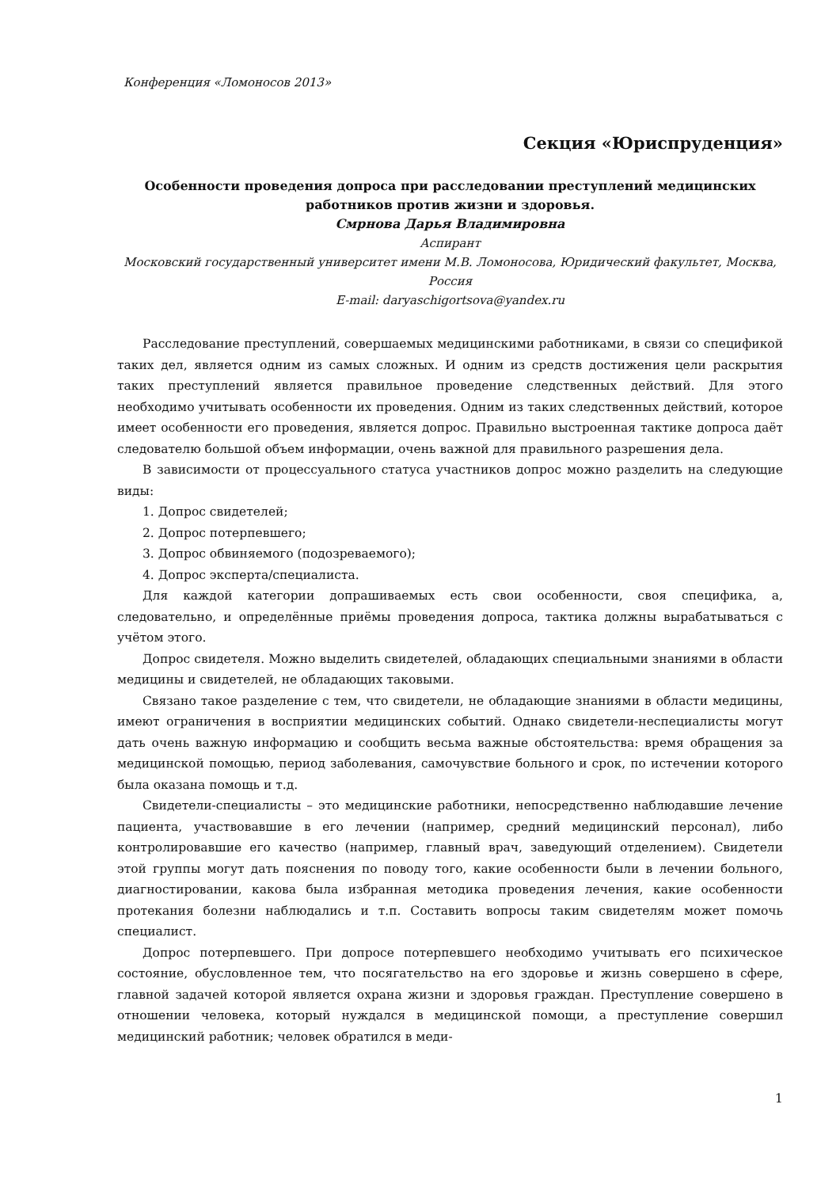Конференция «Ломоносов 2013»
Секция «Юриспруденция»
Особенности проведения допроса при расследовании преступлений медицинских работников против жизни и здоровья.
Смрнова Дарья Владимировна
Аспирант
Московский государственный университет имени М.В. Ломоносова, Юридический факультет, Москва, Россия
E-mail: daryaschigortsova@yandex.ru
Расследование преступлений, совершаемых медицинскими работниками, в связи со спецификой таких дел, является одним из самых сложных. И одним из средств достижения цели раскрытия таких преступлений является правильное проведение следственных действий. Для этого необходимо учитывать особенности их проведения. Одним из таких следственных действий, которое имеет особенности его проведения, является допрос. Правильно выстроенная тактике допроса даёт следователю большой объем информации, очень важной для правильного разрешения дела.
В зависимости от процессуального статуса участников допрос можно разделить на следующие виды:
1. Допрос свидетелей;
2. Допрос потерпевшего;
3. Допрос обвиняемого (подозреваемого);
4. Допрос эксперта/специалиста.
Для каждой категории допрашиваемых есть свои особенности, своя специфика, а, следовательно, и определённые приёмы проведения допроса, тактика должны вырабатываться с учётом этого.
Допрос свидетеля. Можно выделить свидетелей, обладающих специальными знаниями в области медицины и свидетелей, не обладающих таковыми.
Связано такое разделение с тем, что свидетели, не обладающие знаниями в области медицины, имеют ограничения в восприятии медицинских событий. Однако свидетели-неспециалисты могут дать очень важную информацию и сообщить весьма важные обстоятельства: время обращения за медицинской помощью, период заболевания, самочувствие больного и срок, по истечении которого была оказана помощь и т.д.
Свидетели-специалисты – это медицинские работники, непосредственно наблюдавшие лечение пациента, участвовавшие в его лечении (например, средний медицинский персонал), либо контролировавшие его качество (например, главный врач, заведующий отделением). Свидетели этой группы могут дать пояснения по поводу того, какие особенности были в лечении больного, диагностировании, какова была избранная методика проведения лечения, какие особенности протекания болезни наблюдались и т.п. Составить вопросы таким свидетелям может помочь специалист.
Допрос потерпевшего. При допросе потерпевшего необходимо учитывать его психическое состояние, обусловленное тем, что посягательство на его здоровье и жизнь совершено в сфере, главной задачей которой является охрана жизни и здоровья граждан. Преступление совершено в отношении человека, который нуждался в медицинской помощи, а преступление совершил медицинский работник; человек обратился в меди-
1